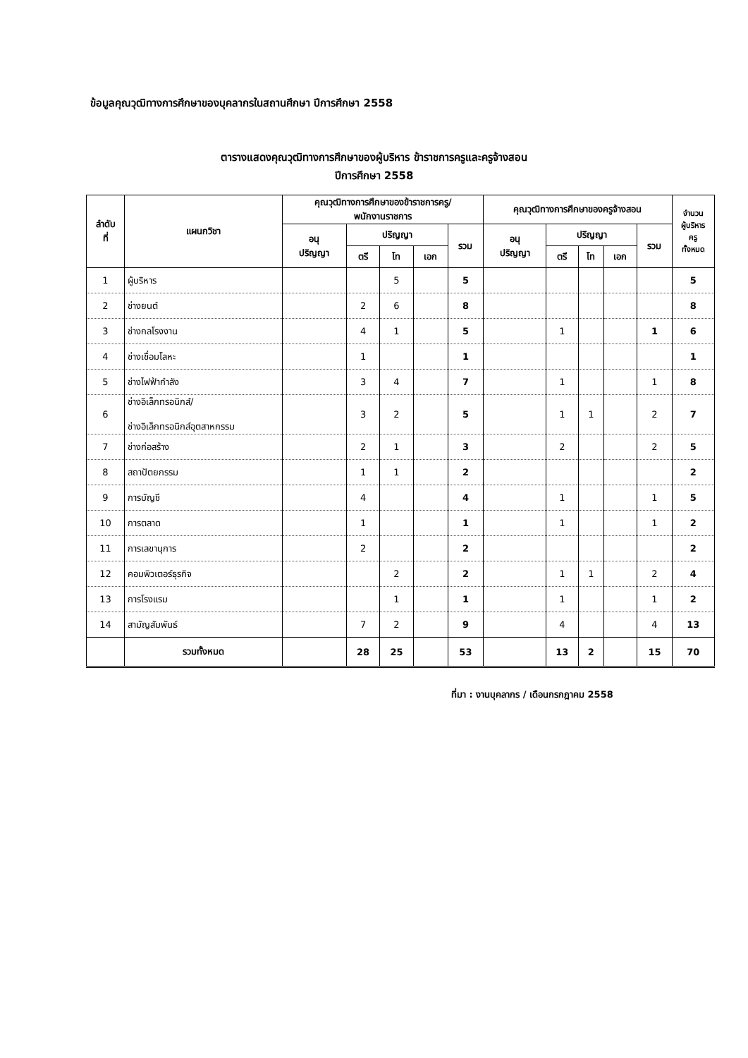ข้อมูลคุณวุฒิทางการศึกษาของบุคลากรในสถานศึกษา ปีการศึกษา 2558
ตารางแสดงคุณวุฒิทางการศึกษาของผู้บริหาร ข้าราชการครูและครูจ้างสอน
ปีการศึกษา 2558
| ลำดับ ที่ | แผนกวิชา | คุณวุฒิทางการศึกษาของข้าราชการครู/ พนักงานราชการ | | | | | คุณวุฒิทางการศึกษาของครูจ้างสอน | | | | | จำนวน ผู้บริหาร ครู ทั้งหมด |
| --- | --- | --- | --- | --- | --- | --- | --- | --- | --- | --- | --- | --- |
| | | อนุ ปริญญา | ปริญญา | | | รวม | อนุ ปริญญา | ปริญญา | | | รวม | |
| | | | ตรี | โท | เอก | | | ตรี | โท | เอก | | |
| 1 | ผู้บริหาร | | | 5 | | 5 | | | | | | 5 |
| 2 | ช่างยนต์ | | 2 | 6 | | 8 | | | | | | 8 |
| 3 | ช่างกลโรงงาน | | 4 | 1 | | 5 | | 1 | | | 1 | 6 |
| 4 | ช่างเชื่อมโลหะ | | 1 | | | 1 | | | | | | 1 |
| 5 | ช่างไฟฟ้ากำลัง | | 3 | 4 | | 7 | | 1 | | | 1 | 8 |
| 6 | ช่างอิเล็กทรอนิกส์/ ช่างอิเล็กทรอนิกส์อุตสาหกรรม | | 3 | 2 | | 5 | | 1 | 1 | | 2 | 7 |
| 7 | ช่างก่อสร้าง | | 2 | 1 | | 3 | | 2 | | | 2 | 5 |
| 8 | สถาปัตยกรรม | | 1 | 1 | | 2 | | | | | | 2 |
| 9 | การบัญชี | | 4 | | | 4 | | 1 | | | 1 | 5 |
| 10 | การตลาด | | 1 | | | 1 | | 1 | | | 1 | 2 |
| 11 | การเลขานุการ | | 2 | | | 2 | | | | | | 2 |
| 12 | คอมพิวเตอร์ธุรกิจ | | | 2 | | 2 | | 1 | 1 | | 2 | 4 |
| 13 | การโรงแรม | | | 1 | | 1 | | 1 | | | 1 | 2 |
| 14 | สามัญสัมพันธ์ | | 7 | 2 | | 9 | | 4 | | | 4 | 13 |
| | รวมทั้งหมด | | 28 | 25 | | 53 | | 13 | 2 | | 15 | 70 |
ที่มา : งานบุคลากร / เดือนกรกฎาคม 2558